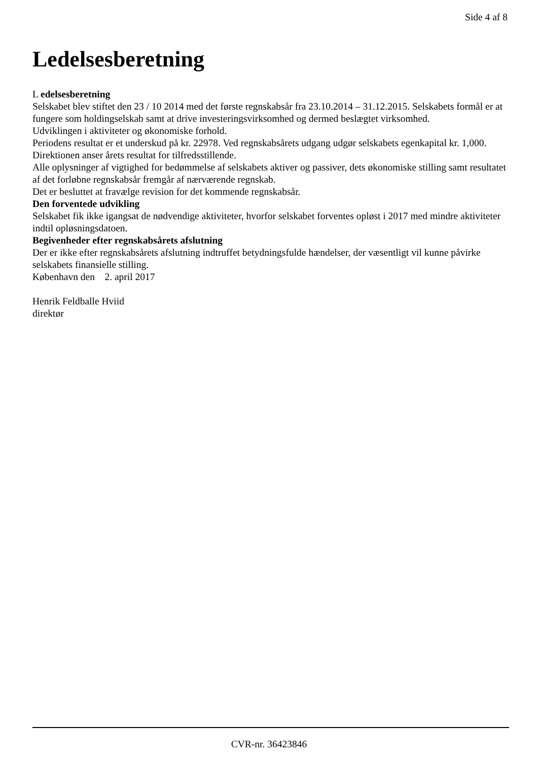Side 4 af 8
Ledelsesberetning
L edelsesberetning
Selskabet blev stiftet den 23 / 10 2014 med det første regnskabsår fra 23.10.2014 – 31.12.2015. Selskabets formål er at fungere som holdingselskab samt at drive investeringsvirksomhed og dermed beslægtet virksomhed.
Udviklingen i aktiviteter og økonomiske forhold.
Periodens resultat er et underskud på kr. 22978. Ved regnskabsårets udgang udgør selskabets egenkapital kr. 1,000.
Direktionen anser årets resultat for tilfredsstillende.
Alle oplysninger af vigtighed for bedømmelse af selskabets aktiver og passiver, dets økonomiske stilling samt resultatet af det forløbne regnskabsår fremgår af nærværende regnskab.
Det er besluttet at fravælge revision for det kommende regnskabsår.
Den forventede udvikling
Selskabet fik ikke igangsat de nødvendige aktiviteter, hvorfor selskabet forventes opløst i 2017 med mindre aktiviteter indtil opløsningsdatoen.
Begivenheder efter regnskabsårets afslutning
Der er ikke efter regnskabsårets afslutning indtruffet betydningsfulde hændelser, der væsentligt vil kunne påvirke selskabets finansielle stilling.
København den 2. april 2017
Henrik Feldballe Hviid
direktør
CVR-nr. 36423846